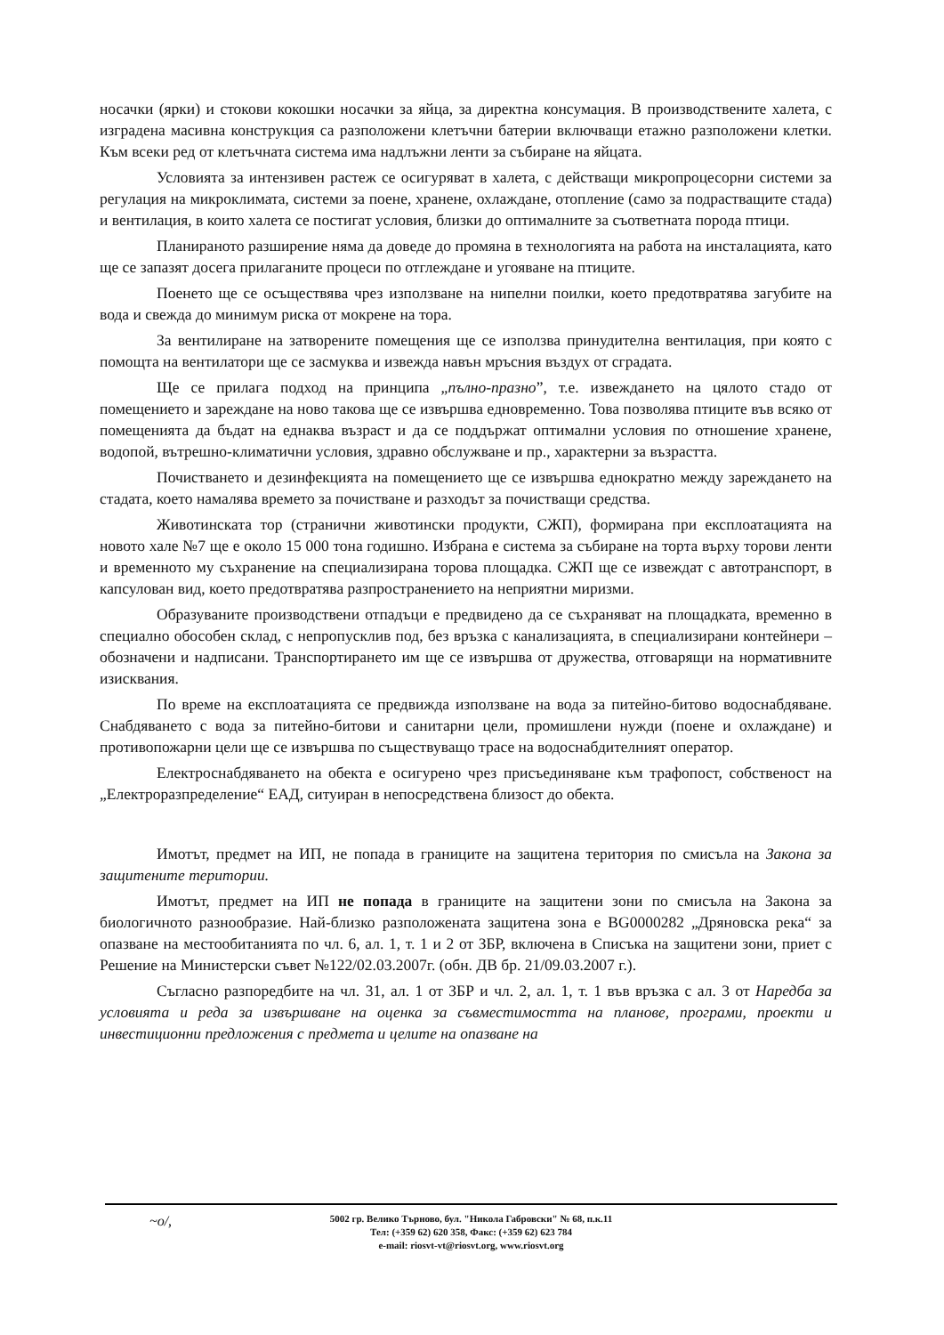носачки (ярки) и стокови кокошки носачки за яйца, за директна консумация. В производствените халета, с изградена масивна конструкция са разположени клетъчни батерии включващи етажно разположени клетки. Към всеки ред от клетъчната система има надлъжни ленти за събиране на яйцата.
Условията за интензивен растеж се осигуряват в халета, с действащи микропроцесорни системи за регулация на микроклимата, системи за поене, хранене, охлаждане, отопление (само за подрастващите стада) и вентилация, в които халета се постигат условия, близки до оптималните за съответната порода птици.
Планираното разширение няма да доведе до промяна в технологията на работа на инсталацията, като ще се запазят досега прилаганите процеси по отглеждане и угояване на птиците.
Поенето ще се осъществява чрез използване на нипелни поилки, което предотвратява загубите на вода и свежда до минимум риска от мокрене на тора.
За вентилиране на затворените помещения ще се използва принудителна вентилация, при която с помощта на вентилатори ще се засмуква и извежда навън мръсния въздух от сградата.
Ще се прилага подход на принципа „пълно-празно”, т.е. извеждането на цялото стадо от помещението и зареждане на ново такова ще се извършва едновременно. Това позволява птиците във всяко от помещенията да бъдат на еднаква възраст и да се поддържат оптимални условия по отношение хранене, водопой, вътрешно-климатични условия, здравно обслужване и пр., характерни за възрастта.
Почистването и дезинфекцията на помещението ще се извършва еднократно между зареждането на стадата, което намалява времето за почистване и разходът за почистващи средства.
Животинската тор (странични животински продукти, СЖП), формирана при експлоатацията на новото хале №7 ще е около 15 000 тона годишно. Избрана е система за събиране на торта върху торови ленти и временното му съхранение на специализирана торова площадка. СЖП ще се извеждат с автотранспорт, в капсулован вид, което предотвратява разпространението на неприятни миризми.
Образуваните производствени отпадъци е предвидено да се съхраняват на площадката, временно в специално обособен склад, с непропусклив под, без връзка с канализацията, в специализирани контейнери – обозначени и надписани. Транспортирането им ще се извършва от дружества, отговарящи на нормативните изисквания.
По време на експлоатацията се предвижда използване на вода за питейно-битово водоснабдяване. Снабдяването с вода за питейно-битови и санитарни цели, промишлени нужди (поене и охлаждане) и противопожарни цели ще се извършва по съществуващо трасе на водоснабдителният оператор.
Електроснабдяването на обекта е осигурено чрез присъединяване към трафопост, собственост на „Електроразпределение“ ЕАД, ситуиран в непосредствена близост до обекта.
Имотът, предмет на ИП, не попада в границите на защитена територия по смисъла на Закона за защитените територии.
Имотът, предмет на ИП не попада в границите на защитени зони по смисъла на Закона за биологичното разнообразие. Най-близко разположената защитена зона е BG0000282 „Дряновска река“ за опазване на местообитанията по чл. 6, ал. 1, т. 1 и 2 от ЗБР, включена в Списъка на защитени зони, приет с Решение на Министерски съвет №122/02.03.2007г. (обн. ДВ бр. 21/09.03.2007 г.).
Съгласно разпоредбите на чл. 31, ал. 1 от ЗБР и чл. 2, ал. 1, т. 1 във връзка с ал. 3 от Наредба за условията и реда за извършване на оценка за съвместимостта на планове, програми, проекти и инвестиционни предложения с предмета и целите на опазване на
~o/, 5002 гр. Велико Търново, бул. "Никола Габровски" № 68, п.к.11
Тел: (+359 62) 620 358, Факс: (+359 62) 623 784
e-mail: riosvt-vt@riosvt.org, www.riosvt.org